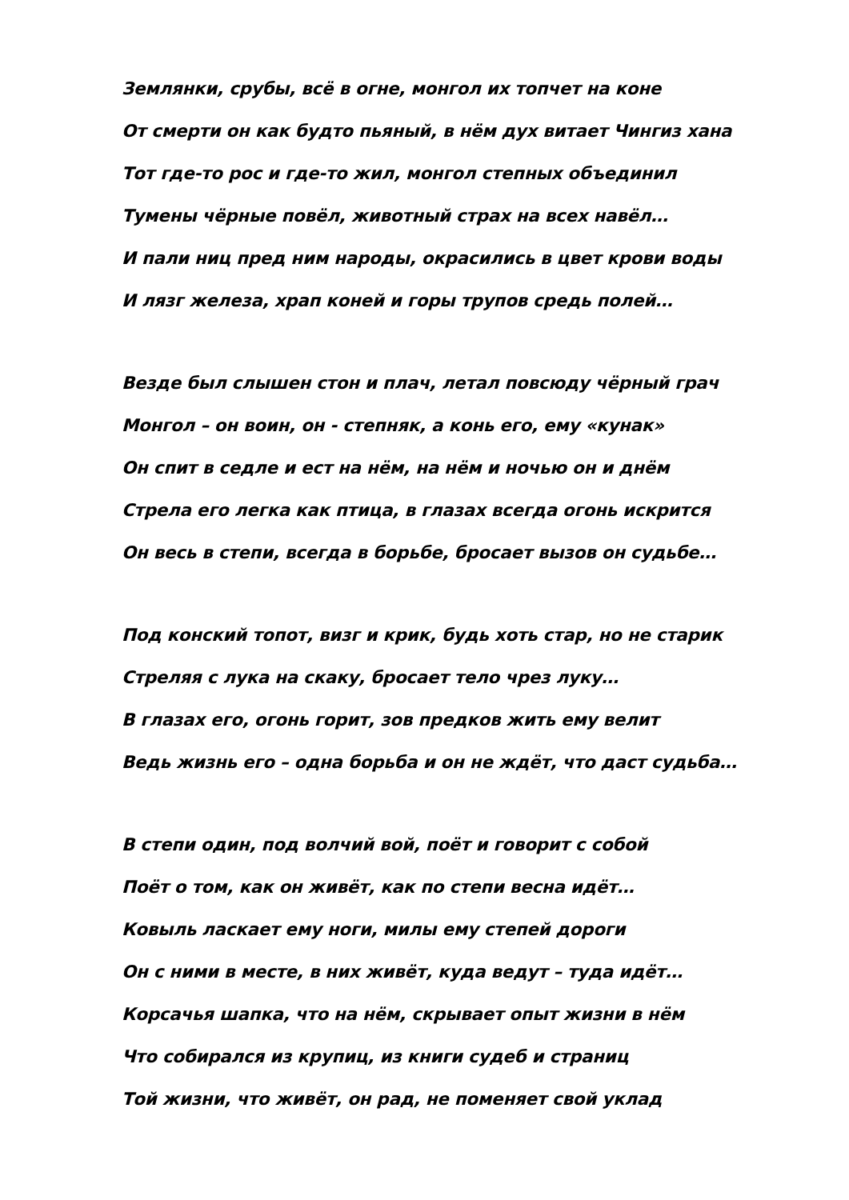Землянки, срубы, всё в огне, монгол их топчет на коне
От смерти он как будто пьяный, в нём дух витает Чингиз хана
Тот где-то рос и где-то жил, монгол степных объединил
Тумены чёрные повёл, животный страх на всех навёл…
И пали ниц пред ним народы, окрасились в цвет крови воды
И лязг железа, храп коней и горы трупов средь полей…
Везде был слышен стон и плач, летал повсюду чёрный грач
Монгол – он воин, он - степняк, а конь его, ему «кунак»
Он спит в седле и ест на нём, на нём и ночью он и днём
Стрела его легка как птица, в глазах всегда огонь искрится
Он весь в степи, всегда в борьбе, бросает вызов он судьбе…
Под конский топот, визг и крик, будь хоть стар, но не старик
Стреляя с лука на скаку, бросает тело чрез луку…
В глазах его, огонь горит, зов предков жить ему велит
Ведь жизнь его – одна борьба и он не ждёт, что даст судьба…
В степи один, под волчий вой, поёт и говорит с собой
Поёт о том, как он живёт, как по степи весна идёт…
Ковыль ласкает ему ноги, милы ему степей дороги
Он с ними в месте, в них живёт, куда ведут – туда идёт…
Корсачья шапка, что на нём, скрывает опыт жизни в нём
Что собирался из крупиц, из книги судеб и страниц
Той жизни, что живёт, он рад, не поменяет свой уклад